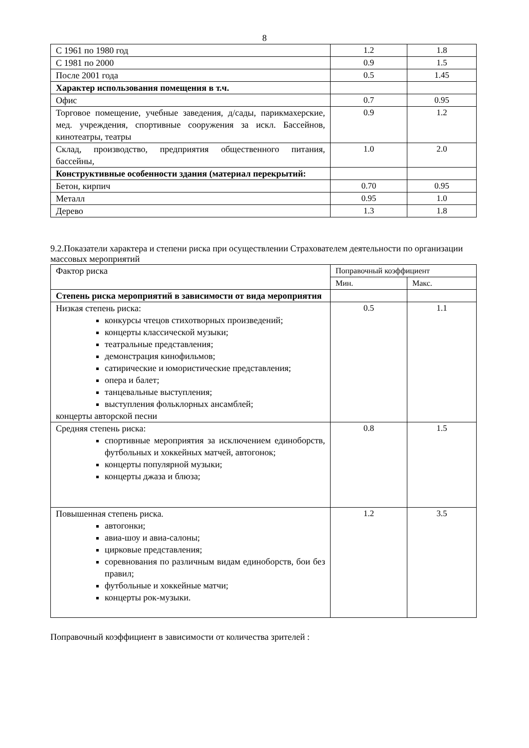8
| С 1961 по 1980 год | 1.2 | 1.8 |
| С 1981 по 2000 | 0.9 | 1.5 |
| После 2001 года | 0.5 | 1.45 |
| Характер использования помещения в т.ч. | | |
| Офис | 0.7 | 0.95 |
| Торговое помещение, учебные заведения, д/сады, парикмахерские, мед. учреждения, спортивные сооружения за искл. Бассейнов, кинотеатры, театры | 0.9 | 1.2 |
| Склад, производство, предприятия общественного питания, бассейны, | 1.0 | 2.0 |
| Конструктивные особенности здания (материал перекрытий: | | |
| Бетон, кирпич | 0.70 | 0.95 |
| Металл | 0.95 | 1.0 |
| Дерево | 1.3 | 1.8 |
9.2.Показатели характера и степени риска при осуществлении Страхователем деятельности по организации массовых мероприятий
| Фактор риска | Поправочный коэффициент | |
| | Мин. | Макс. |
| Степень риска мероприятий в зависимости от вида мероприятия | | |
| Низкая степень риска: конкурсы чтецов стихотворных произведений; концерты классической музыки; театральные представления; демонстрация кинофильмов; сатирические и юмористические представления; опера и балет; танцевальные выступления; выступления фольклорных ансамблей; концерты авторской песни | 0.5 | 1.1 |
| Средняя степень риска: спортивные мероприятия за исключением единоборств, футбольных и хоккейных матчей, автогонок; концерты популярной музыки; концерты джаза и блюза; | 0.8 | 1.5 |
| Повышенная степень риска. автогонки; авиа-шоу и авиа-салоны; цирковые представления; соревнования по различным видам единоборств, бои без правил; футбольные и хоккейные матчи; концерты рок-музыки. | 1.2 | 3.5 |
Поправочный коэффициент в зависимости от количества зрителей :